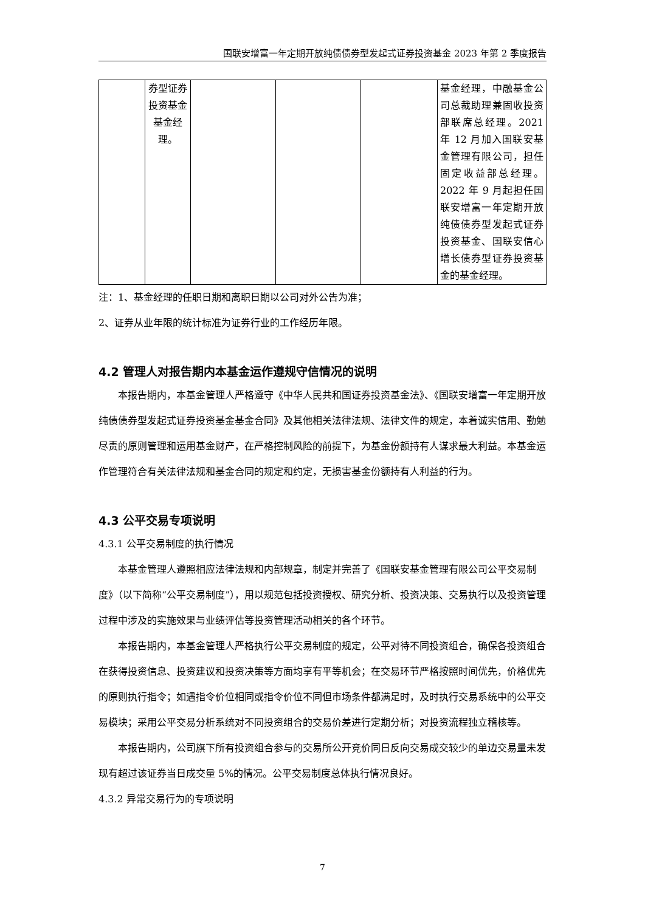国联安增富一年定期开放纯债债券型发起式证券投资基金 2023 年第 2 季度报告
| | 券型证券投资基金基金经理。 | | | | 基金经理，中融基金公司总裁助理兼固收投资部联席总经理。2021 年 12 月加入国联安基金管理有限公司，担任固定收益部总经理。2022 年 9 月起担任国联安增富一年定期开放纯债债券型发起式证券投资基金、国联安信心增长债券型证券投资基金的基金经理。 |
注：1、基金经理的任职日期和离职日期以公司对外公告为准；
2、证券从业年限的统计标准为证券行业的工作经历年限。
4.2 管理人对报告期内本基金运作遵规守信情况的说明
本报告期内，本基金管理人严格遵守《中华人民共和国证券投资基金法》、《国联安增富一年定期开放纯债债券型发起式证券投资基金基金合同》及其他相关法律法规、法律文件的规定，本着诚实信用、勤勉尽责的原则管理和运用基金财产，在严格控制风险的前提下，为基金份额持有人谋求最大利益。本基金运作管理符合有关法律法规和基金合同的规定和约定，无损害基金份额持有人利益的行为。
4.3 公平交易专项说明
4.3.1 公平交易制度的执行情况
本基金管理人遵照相应法律法规和内部规章，制定并完善了《国联安基金管理有限公司公平交易制度》（以下简称“公平交易制度”），用以规范包括投资授权、研究分析、投资决策、交易执行以及投资管理过程中涉及的实施效果与业绩评估等投资管理活动相关的各个环节。
本报告期内，本基金管理人严格执行公平交易制度的规定，公平对待不同投资组合，确保各投资组合在获得投资信息、投资建议和投资决策等方面均享有平等机会；在交易环节严格按照时间优先，价格优先的原则执行指令；如遇指令价位相同或指令价位不同但市场条件都满足时，及时执行交易系统中的公平交易模块；采用公平交易分析系统对不同投资组合的交易价差进行定期分析；对投资流程独立稽核等。
本报告期内，公司旗下所有投资组合参与的交易所公开竞价同日反向交易成交较少的单边交易量未发现有超过该证券当日成交量 5%的情况。公平交易制度总体执行情况良好。
4.3.2 异常交易行为的专项说明
7